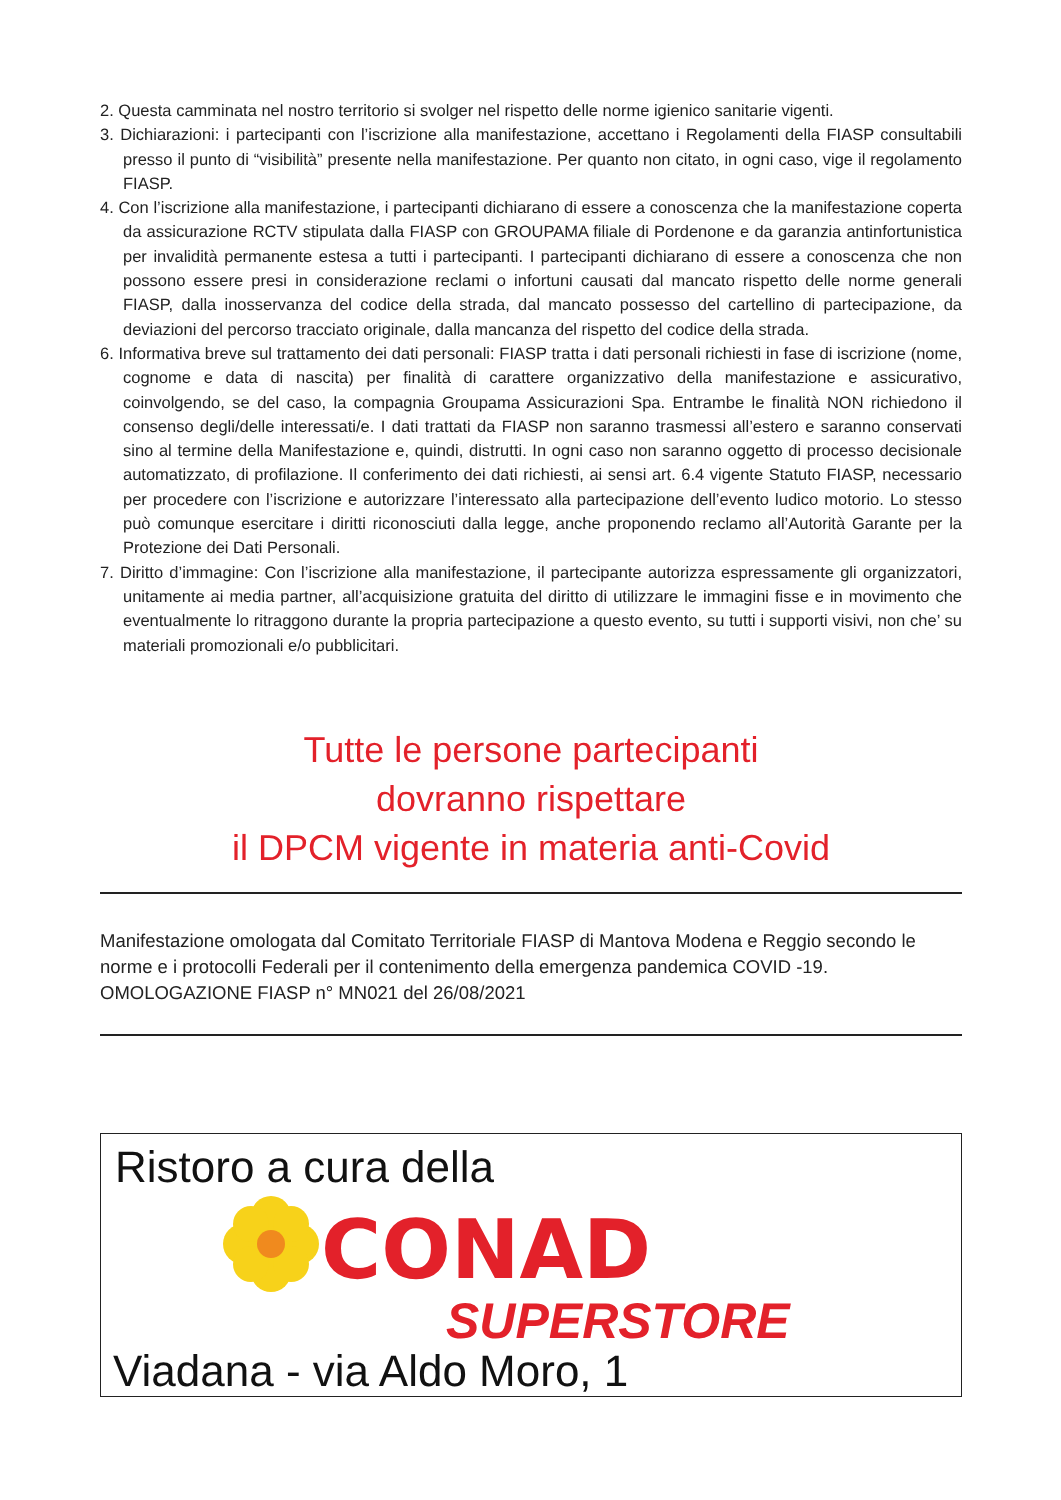2. Questa camminata nel nostro territorio si svolger nel rispetto delle norme igienico sanitarie vigenti.
3. Dichiarazioni: i partecipanti con l’iscrizione alla manifestazione, accettano i Regolamenti della FIASP consultabili presso il punto di “visibilità” presente nella manifestazione. Per quanto non citato, in ogni caso, vige il regolamento FIASP.
4. Con l’iscrizione alla manifestazione, i partecipanti dichiarano di essere a conoscenza che la manifestazione coperta da assicurazione RCTV stipulata dalla FIASP con GROUPAMA filiale di Pordenone e da garanzia antinfortunistica per invalidità permanente estesa a tutti i partecipanti. I partecipanti dichiarano di essere a conoscenza che non possono essere presi in considerazione reclami o infortuni causati dal mancato rispetto delle norme generali FIASP, dalla inosservanza del codice della strada, dal mancato possesso del cartellino di partecipazione, da deviazioni del percorso tracciato originale, dalla mancanza del rispetto del codice della strada.
6. Informativa breve sul trattamento dei dati personali: FIASP tratta i dati personali richiesti in fase di iscrizione (nome, cognome e data di nascita) per finalità di carattere organizzativo della manifestazione e assicurativo, coinvolgendo, se del caso, la compagnia Groupama Assicurazioni Spa. Entrambe le finalità NON richiedono il consenso degli/delle interessati/e. I dati trattati da FIASP non saranno trasmessi all’estero e saranno conservati sino al termine della Manifestazione e, quindi, distrutti. In ogni caso non saranno oggetto di processo decisionale automatizzato, di profilazione. Il conferimento dei dati richiesti, ai sensi art. 6.4 vigente Statuto FIASP, necessario per procedere con l’iscrizione e autorizzare l’interessato alla partecipazione dell’evento ludico motorio. Lo stesso può comunque esercitare i diritti riconosciuti dalla legge, anche proponendo reclamo all’Autorità Garante per la Protezione dei Dati Personali.
7. Diritto d’immagine: Con l’iscrizione alla manifestazione, il partecipante autorizza espressamente gli organizzatori, unitamente ai media partner, all’acquisizione gratuita del diritto di utilizzare le immagini fisse e in movimento che eventualmente lo ritraggono durante la propria partecipazione a questo evento, su tutti i supporti visivi, non che’ su materiali promozionali e/o pubblicitari.
Tutte le persone partecipanti
dovranno rispettare
il DPCM vigente in materia anti-Covid
Manifestazione omologata dal Comitato Territoriale FIASP di Mantova Modena e Reggio secondo le norme e i protocolli Federali per il contenimento della emergenza pandemica COVID -19.
OMOLOGAZIONE FIASP n° MN021 del 26/08/2021
Ristoro a cura della
CONAD
SUPERSTORE
Viadana - via Aldo Moro, 1